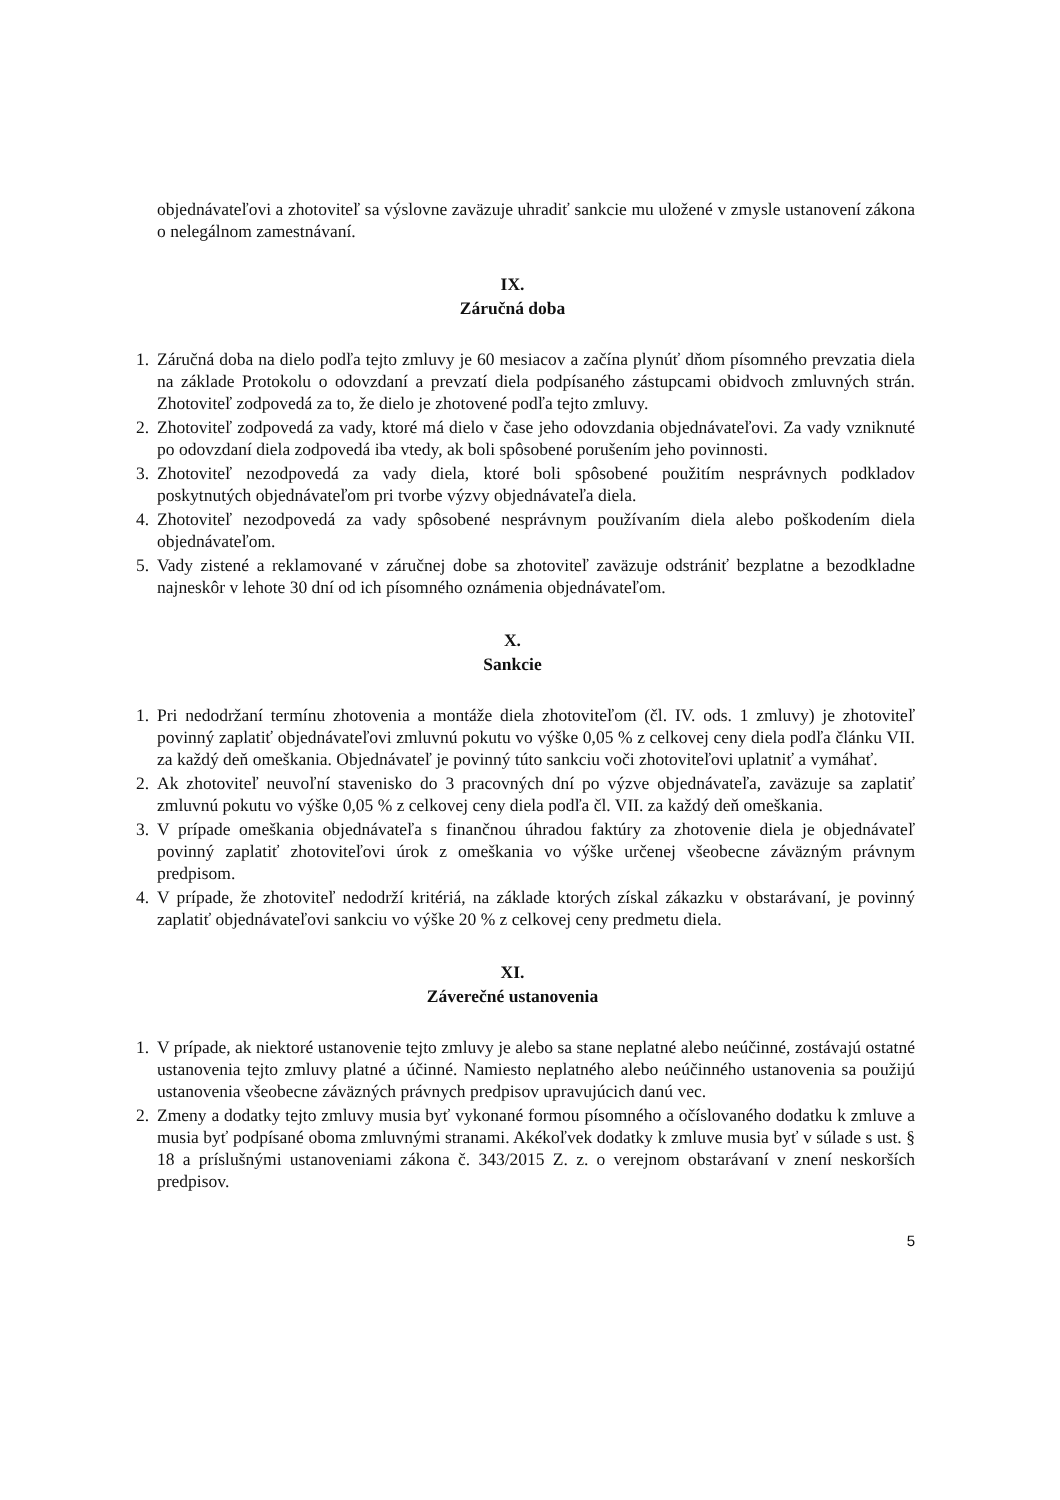objednávateľovi a zhotoviteľ sa výslovne zaväzuje uhradiť sankcie mu uložené v zmysle ustanovení zákona o nelegálnom zamestnávaní.
IX.
Záručná doba
1. Záručná doba na dielo podľa tejto zmluvy je 60 mesiacov a začína plynúť dňom písomného prevzatia diela na základe Protokolu o odovzdaní a prevzatí diela podpísaného zástupcami obidvoch zmluvných strán. Zhotoviteľ zodpovedá za to, že dielo je zhotovené podľa tejto zmluvy.
2. Zhotoviteľ zodpovedá za vady, ktoré má dielo v čase jeho odovzdania objednávateľovi. Za vady vzniknuté po odovzdaní diela zodpovedá iba vtedy, ak boli spôsobené porušením jeho povinnosti.
3. Zhotoviteľ nezodpovedá za vady diela, ktoré boli spôsobené použitím nesprávnych podkladov poskytnutých objednávateľom pri tvorbe výzvy objednávateľa diela.
4. Zhotoviteľ nezodpovedá za vady spôsobené nesprávnym používaním diela alebo poškodením diela objednávateľom.
5. Vady zistené a reklamované v záručnej dobe sa zhotoviteľ zaväzuje odstrániť bezplatne a bezodkladne najneskôr v lehote 30 dní od ich písomného oznámenia objednávateľom.
X.
Sankcie
1. Pri nedodržaní termínu zhotovenia a montáže diela zhotoviteľom (čl. IV. ods. 1 zmluvy) je zhotoviteľ povinný zaplatiť objednávateľovi zmluvnú pokutu vo výške 0,05 % z celkovej ceny diela podľa článku VII. za každý deň omeškania. Objednávateľ je povinný túto sankciu voči zhotoviteľovi uplatniť a vymáhať.
2. Ak zhotoviteľ neuvoľní stavenisko do 3 pracovných dní po výzve objednávateľa, zaväzuje sa zaplatiť zmluvnú pokutu vo výške 0,05 % z celkovej ceny diela podľa čl. VII. za každý deň omeškania.
3. V prípade omeškania objednávateľa s finančnou úhradou faktúry za zhotovenie diela je objednávateľ povinný zaplatiť zhotoviteľovi úrok z omeškania vo výške určenej všeobecne záväzným právnym predpisom.
4. V prípade, že zhotoviteľ nedodrží kritériá, na základe ktorých získal zákazku v obstarávaní, je povinný zaplatiť objednávateľovi sankciu vo výške 20 % z celkovej ceny predmetu diela.
XI.
Záverečné ustanovenia
1. V prípade, ak niektoré ustanovenie tejto zmluvy je alebo sa stane neplatné alebo neúčinné, zostávajú ostatné ustanovenia tejto zmluvy platné a účinné. Namiesto neplatného alebo neúčinného ustanovenia sa použijú ustanovenia všeobecne záväzných právnych predpisov upravujúcich danú vec.
2. Zmeny a dodatky tejto zmluvy musia byť vykonané formou písomného a očíslovaného dodatku k zmluve a musia byť podpísané oboma zmluvnými stranami. Akékoľvek dodatky k zmluve musia byť v súlade s ust. § 18 a príslušnými ustanoveniami zákona č. 343/2015 Z. z. o verejnom obstarávaní v znení neskorších predpisov.
5